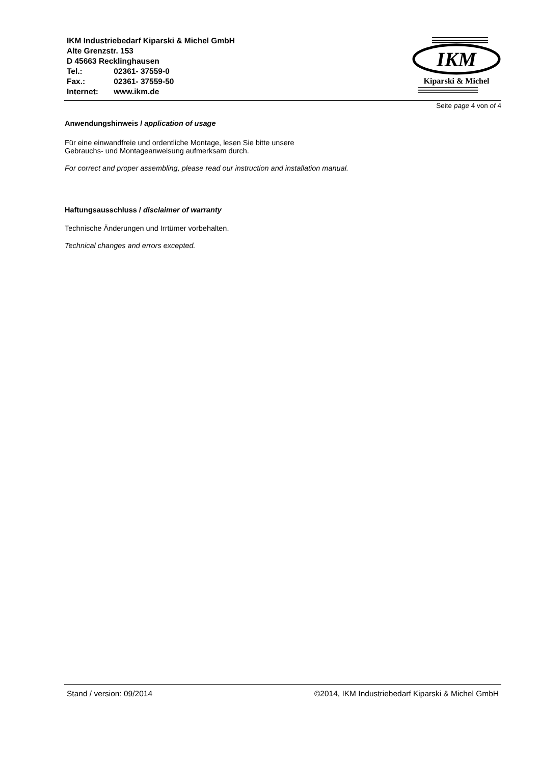IKM Industriebedarf Kiparski & Michel GmbH
Alte Grenzstr. 153
D 45663 Recklinghausen
Tel.: 02361- 37559-0
Fax.: 02361- 37559-50
Internet: www.ikm.de
IKM
Kiparski & Michel
Seite page 4 von of 4
Anwendungshinweis / application of usage
Für eine einwandfreie und ordentliche Montage, lesen Sie bitte unsere
Gebrauchs- und Montageanweisung aufmerksam durch.
For correct and proper assembling, please read our instruction and installation manual.
Haftungsausschluss / disclaimer of warranty
Technische Änderungen und Irrtümer vorbehalten.
Technical changes and errors excepted.
Stand / version: 09/2014 ©2014, IKM Industriebedarf Kiparski & Michel GmbH